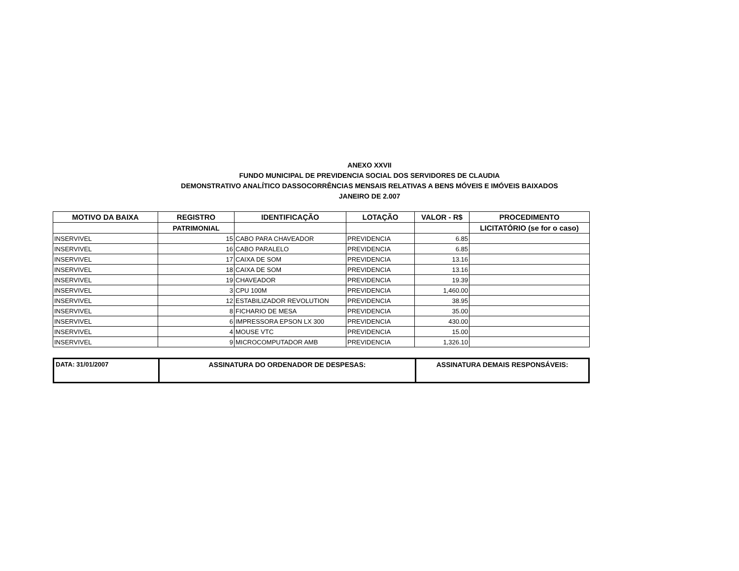ANEXO XXVII
FUNDO MUNICIPAL DE PREVIDENCIA SOCIAL DOS SERVIDORES DE CLAUDIA
DEMONSTRATIVO ANALÍTICO DASSOCORRÊNCIAS MENSAIS RELATIVAS A BENS MÓVEIS E IMÓVEIS BAIXADOS
JANEIRO DE 2.007
| MOTIVO DA BAIXA | REGISTRO | IDENTIFICAÇÃO | LOTAÇÃO | VALOR - R$ | PROCEDIMENTO |
| --- | --- | --- | --- | --- | --- |
| | PATRIMONIAL | | | | LICITATÓRIO (se for o caso) |
| INSERVIVEL | 15 | CABO PARA CHAVEADOR | PREVIDENCIA | 6.85 | |
| INSERVIVEL | 16 | CABO PARALELO | PREVIDENCIA | 6.85 | |
| INSERVIVEL | 17 | CAIXA DE SOM | PREVIDENCIA | 13.16 | |
| INSERVIVEL | 18 | CAIXA DE SOM | PREVIDENCIA | 13.16 | |
| INSERVIVEL | 19 | CHAVEADOR | PREVIDENCIA | 19.39 | |
| INSERVIVEL | 3 | CPU 100M | PREVIDENCIA | 1,460.00 | |
| INSERVIVEL | 12 | ESTABILIZADOR REVOLUTION | PREVIDENCIA | 38.95 | |
| INSERVIVEL | 8 | FICHARIO DE MESA | PREVIDENCIA | 35.00 | |
| INSERVIVEL | 6 | IMPRESSORA EPSON LX 300 | PREVIDENCIA | 430.00 | |
| INSERVIVEL | 4 | MOUSE VTC | PREVIDENCIA | 15.00 | |
| INSERVIVEL | 9 | MICROCOMPUTADOR AMB | PREVIDENCIA | 1,326.10 | |
| DATA: 31/01/2007 | ASSINATURA DO ORDENADOR DE DESPESAS: | ASSINATURA DEMAIS RESPONSÁVEIS: |